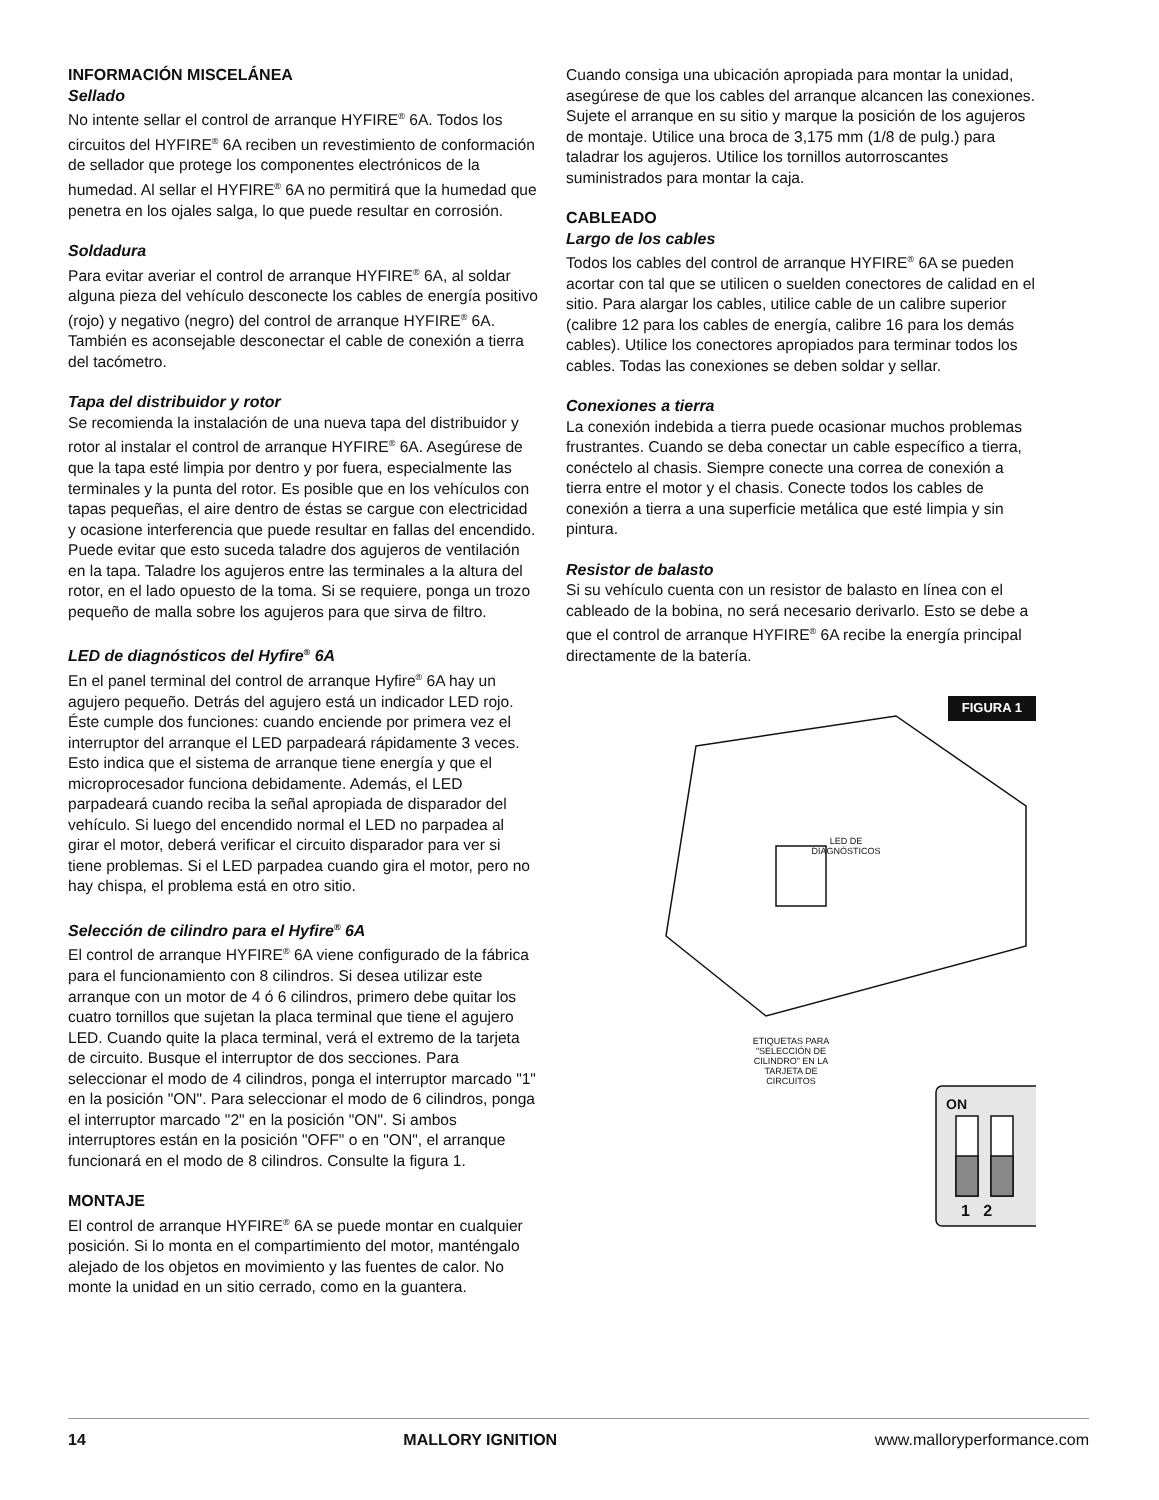INFORMACIÓN MISCELÁNEA
Sellado
No intente sellar el control de arranque HYFIRE<sup>®</sup> 6A. Todos los circuitos del HYFIRE<sup>®</sup> 6A reciben un revestimiento de conformación de sellador que protege los componentes electrónicos de la humedad. Al sellar el HYFIRE<sup>®</sup> 6A no permitirá que la humedad que penetra en los ojales salga, lo que puede resultar en corrosión.
Soldadura
Para evitar averiar el control de arranque HYFIRE<sup>®</sup> 6A, al soldar alguna pieza del vehículo desconecte los cables de energía positivo (rojo) y negativo (negro) del control de arranque HYFIRE<sup>®</sup> 6A. También es aconsejable desconectar el cable de conexión a tierra del tacómetro.
Tapa del distribuidor y rotor
Se recomienda la instalación de una nueva tapa del distribuidor y rotor al instalar el control de arranque HYFIRE<sup>®</sup> 6A. Asegúrese de que la tapa esté limpia por dentro y por fuera, especialmente las terminales y la punta del rotor. Es posible que en los vehículos con tapas pequeñas, el aire dentro de éstas se cargue con electricidad y ocasione interferencia que puede resultar en fallas del encendido. Puede evitar que esto suceda taladre dos agujeros de ventilación en la tapa. Taladre los agujeros entre las terminales a la altura del rotor, en el lado opuesto de la toma. Si se requiere, ponga un trozo pequeño de malla sobre los agujeros para que sirva de filtro.
LED de diagnósticos del Hyfire<sup>®</sup> 6A
En el panel terminal del control de arranque Hyfire<sup>®</sup> 6A hay un agujero pequeño. Detrás del agujero está un indicador LED rojo. Éste cumple dos funciones: cuando enciende por primera vez el interruptor del arranque el LED parpadeará rápidamente 3 veces. Esto indica que el sistema de arranque tiene energía y que el microprocesador funciona debidamente. Además, el LED parpadeará cuando reciba la señal apropiada de disparador del vehículo. Si luego del encendido normal el LED no parpadea al girar el motor, deberá verificar el circuito disparador para ver si tiene problemas. Si el LED parpadea cuando gira el motor, pero no hay chispa, el problema está en otro sitio.
Selección de cilindro para el Hyfire<sup>®</sup> 6A
El control de arranque HYFIRE<sup>®</sup> 6A viene configurado de la fábrica para el funcionamiento con 8 cilindros. Si desea utilizar este arranque con un motor de 4 ó 6 cilindros, primero debe quitar los cuatro tornillos que sujetan la placa terminal que tiene el agujero LED. Cuando quite la placa terminal, verá el extremo de la tarjeta de circuito. Busque el interruptor de dos secciones. Para seleccionar el modo de 4 cilindros, ponga el interruptor marcado "1" en la posición "ON". Para seleccionar el modo de 6 cilindros, ponga el interruptor marcado "2" en la posición "ON". Si ambos interruptores están en la posición "OFF" o en "ON", el arranque funcionará en el modo de 8 cilindros. Consulte la figura 1.
MONTAJE
El control de arranque HYFIRE<sup>®</sup> 6A se puede montar en cualquier posición. Si lo monta en el compartimiento del motor, manténgalo alejado de los objetos en movimiento y las fuentes de calor. No monte la unidad en un sitio cerrado, como en la guantera.
Cuando consiga una ubicación apropiada para montar la unidad, asegúrese de que los cables del arranque alcancen las conexiones. Sujete el arranque en su sitio y marque la posición de los agujeros de montaje. Utilice una broca de 3,175 mm (1/8 de pulg.) para taladrar los agujeros. Utilice los tornillos autorroscantes suministrados para montar la caja.
CABLEADO
Largo de los cables
Todos los cables del control de arranque HYFIRE<sup>®</sup> 6A se pueden acortar con tal que se utilicen o suelden conectores de calidad en el sitio. Para alargar los cables, utilice cable de un calibre superior (calibre 12 para los cables de energía, calibre 16 para los demás cables). Utilice los conectores apropiados para terminar todos los cables. Todas las conexiones se deben soldar y sellar.
Conexiones a tierra
La conexión indebida a tierra puede ocasionar muchos problemas frustrantes. Cuando se deba conectar un cable específico a tierra, conéctelo al chasis. Siempre conecte una correa de conexión a tierra entre el motor y el chasis. Conecte todos los cables de conexión a tierra a una superficie metálica que esté limpia y sin pintura.
Resistor de balasto
Si su vehículo cuenta con un resistor de balasto en línea con el cableado de la bobina, no será necesario derivarlo. Esto se debe a que el control de arranque HYFIRE<sup>®</sup> 6A recibe la energía principal directamente de la batería.
FIGURA 1
LED DE DIAGNÓSTICOS
ETIQUETAS PARA "SELECCIÓN DE CILINDRO" EN LA TARJETA DE CIRCUITOS
ON
1 2
14 MALLORY IGNITION www.malloryperformance.com